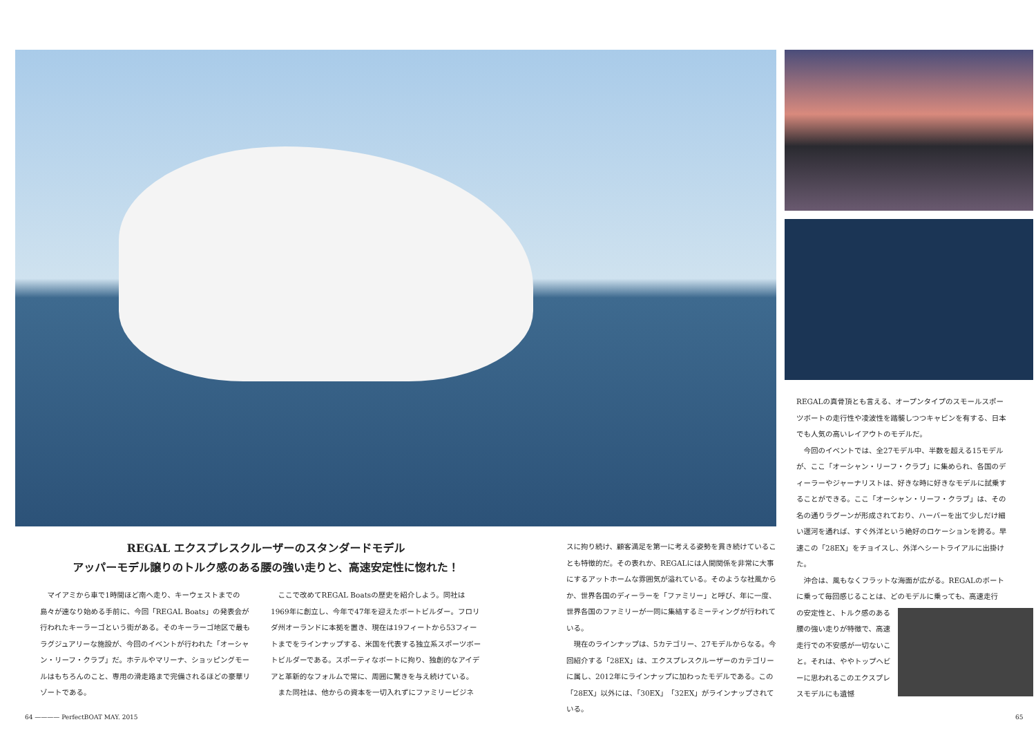REGAL エクスプレスクルーザーのスタンダードモデル
アッパーモデル譲りのトルク感のある腰の強い走りと、高速安定性に惚れた！
マイアミから車で1時間ほど南へ走り、キーウェストまでの島々が連なり始める手前に、今回「REGAL Boats」の発表会が行われたキーラーゴという街がある。そのキーラーゴ地区で最もラグジュアリーな施設が、今回のイベントが行われた「オーシャン・リーフ・クラブ」だ。ホテルやマリーナ、ショッピングモールはもちろんのこと、専用の滑走路まで完備されるほどの豪華リゾートである。
ここで改めてREGAL Boatsの歴史を紹介しよう。同社は1969年に創立し、今年で47年を迎えたボートビルダー。フロリダ州オーランドに本拠を置き、現在は19フィートから53フィートまでをラインナップする、米国を代表する独立系スポーツボートビルダーである。スポーティなボートに拘り、独創的なアイデアと革新的なフォルムで常に、周囲に驚きを与え続けている。
また同社は、他からの資本を一切入れずにファミリービジネ
スに拘り続け、顧客満足を第一に考える姿勢を貫き続けていることも特徴的だ。その表れか、REGALには人間関係を非常に大事にするアットホームな雰囲気が溢れている。そのような社風からか、世界各国のディーラーを「ファミリー」と呼び、年に一度、世界各国のファミリーが一同に集結するミーティングが行われている。
現在のラインナップは、5カテゴリー、27モデルからなる。今回紹介する「28EX」は、エクスプレスクルーザーのカテゴリーに属し、2012年にラインナップに加わったモデルである。この「28EX」以外には、「30EX」「32EX」がラインナップされている。
REGALの真骨頂とも言える、オープンタイプのスモールスポーツボートの走行性や凌波性を踏襲しつつキャビンを有する、日本でも人気の高いレイアウトのモデルだ。
今回のイベントでは、全27モデル中、半数を超える15モデルが、ここ「オーシャン・リーフ・クラブ」に集められ、各国のディーラーやジャーナリストは、好きな時に好きなモデルに試乗することができる。ここ「オーシャン・リーフ・クラブ」は、その名の通りラグーンが形成されており、ハーバーを出て少しだけ細い運河を通れば、すぐ外洋という絶好のロケーションを誇る。早速この「28EX」をチョイスし、外洋へシートライアルに出掛けた。
沖合は、風もなくフラットな海面が広がる。REGALのボートに乗って毎回感じることは、どのモデルに乗っても、高速走行
の安定性と、トルク感のある腰の強い走りが特徴で、高速走行での不安感が一切ないこと。それは、ややトップヘビーに思われるこのエクスプレスモデルにも遺憾
64 ———— PerfectBOAT MAY. 2015 65